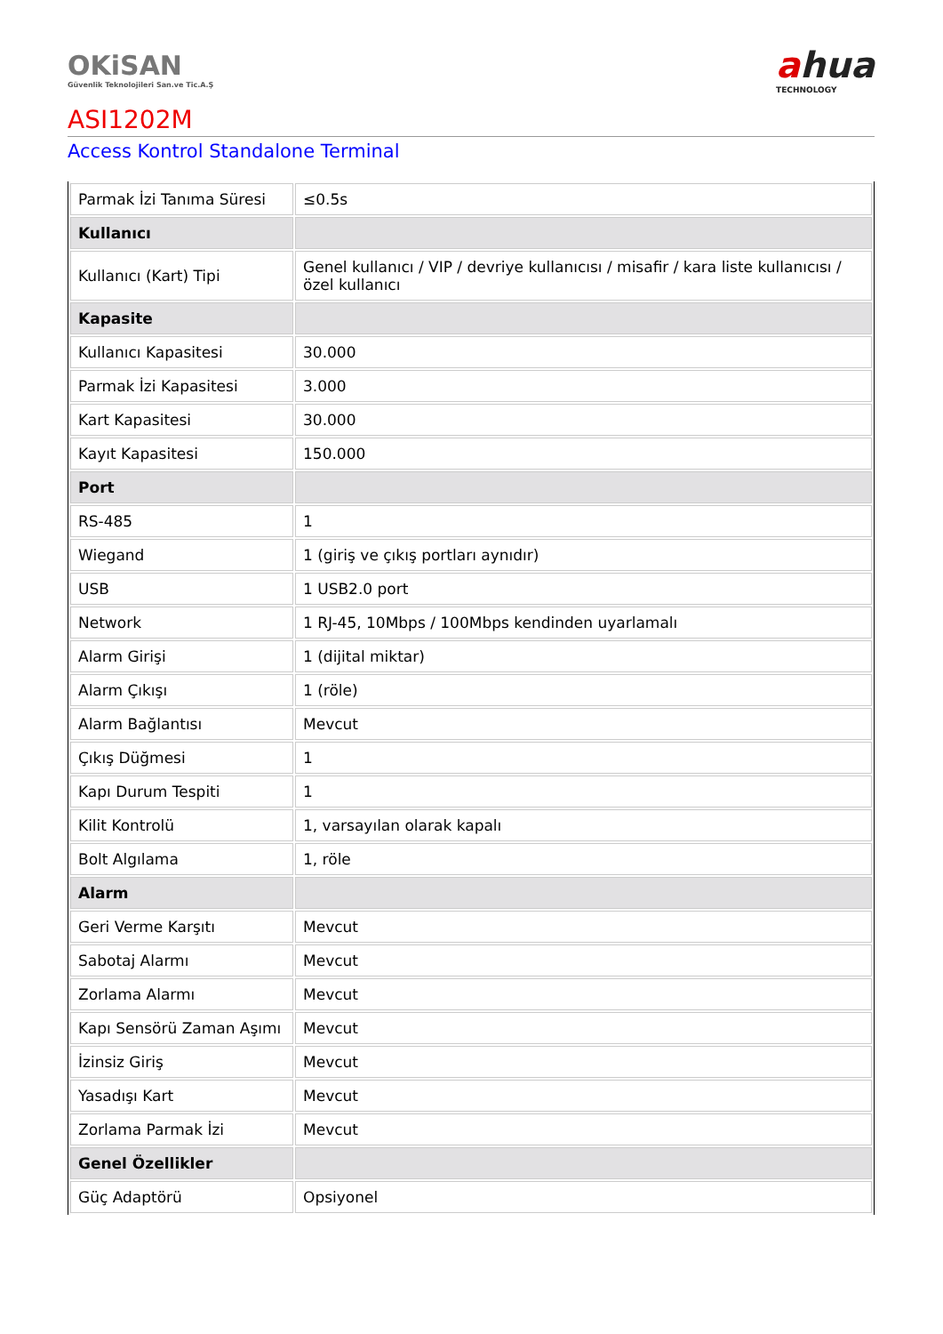OKiSAN
Güvenlik Teknolojileri San.ve Tic.A.Ş
ahua
TECHNOLOGY
ASI1202M
Access Kontrol Standalone Terminal
| Parmak İzi Tanıma Süresi | ≤0.5s |
| Kullanıcı | |
| Kullanıcı (Kart) Tipi | Genel kullanıcı / VIP / devriye kullanıcısı / misafir / kara liste kullanıcısı / özel kullanıcı |
| Kapasite | |
| Kullanıcı Kapasitesi | 30.000 |
| Parmak İzi Kapasitesi | 3.000 |
| Kart Kapasitesi | 30.000 |
| Kayıt Kapasitesi | 150.000 |
| Port | |
| RS-485 | 1 |
| Wiegand | 1 (giriş ve çıkış portları aynıdır) |
| USB | 1 USB2.0 port |
| Network | 1 RJ-45, 10Mbps / 100Mbps kendinden uyarlamalı |
| Alarm Girişi | 1 (dijital miktar) |
| Alarm Çıkışı | 1 (röle) |
| Alarm Bağlantısı | Mevcut |
| Çıkış Düğmesi | 1 |
| Kapı Durum Tespiti | 1 |
| Kilit Kontrolü | 1, varsayılan olarak kapalı |
| Bolt Algılama | 1, röle |
| Alarm | |
| Geri Verme Karşıtı | Mevcut |
| Sabotaj Alarmı | Mevcut |
| Zorlama Alarmı | Mevcut |
| Kapı Sensörü Zaman Aşımı | Mevcut |
| İzinsiz Giriş | Mevcut |
| Yasadışı Kart | Mevcut |
| Zorlama Parmak İzi | Mevcut |
| Genel Özellikler | |
| Güç Adaptörü | Opsiyonel |